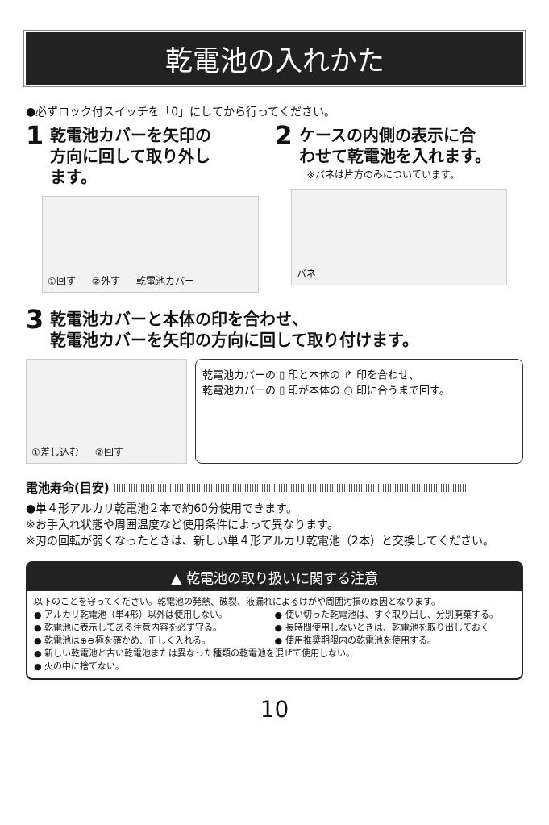乾電池の入れかた
●必ずロック付スイッチを「0」にしてから行ってください。
1 乾電池カバーを矢印の
方向に回して取り外し
ます。
①回す ②外す 乾電池カバー
2 ケースの内側の表示に合
わせて乾電池を入れます。
※バネは片方のみについています。
バネ
3 乾電池カバーと本体の印を合わせ、
乾電池カバーを矢印の方向に回して取り付けます。
①差し込む ②回す 乾電池カバーの ▯ 印と本体の ↱ 印を合わせ、
乾電池カバーの ▯ 印が本体の ○ 印に合うまで回す。
電池寿命(目安)
●単４形アルカリ乾電池２本で約60分使用できます。
※お手入れ状態や周囲温度など使用条件によって異なります。
※刃の回転が弱くなったときは、新しい単４形アルカリ乾電池（2本）と交換してください。
▲ 乾電池の取り扱いに関する注意
以下のことを守ってください。乾電池の発熱、破裂、液漏れによるけがや周囲汚損の原因となります。
● アルカリ乾電池（単4形）以外は使用しない。
● 乾電池に表示してある注意内容を必ず守る。
● 乾電池は⊕⊖極を確かめ、正しく入れる。
● 使い切った乾電池は、すぐ取り出し、分別廃棄する。
● 長時間使用しないときは、乾電池を取り出しておく
● 使用推奨期限内の乾電池を使用する。
● 新しい乾電池と古い乾電池または異なった種類の乾電池を混ぜて使用しない。
● 火の中に捨てない。
10